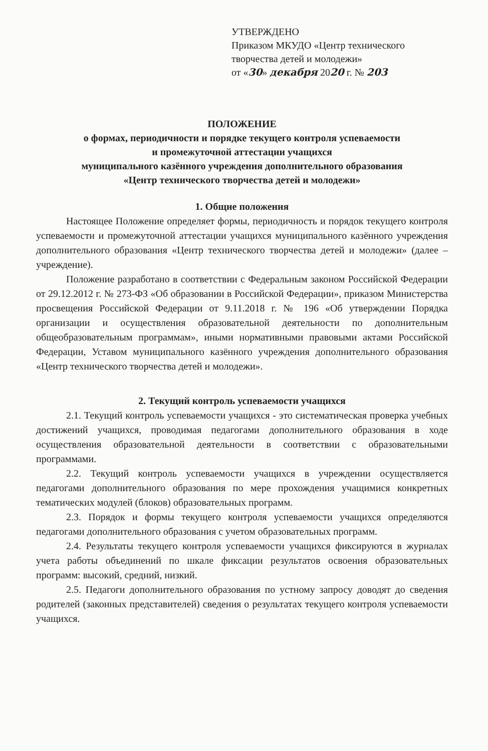УТВЕРЖДЕНО
Приказом МКУДО «Центр технического творчества детей и молодежи»
от «30» декабря 2020 г. № 203
ПОЛОЖЕНИЕ
о формах, периодичности и порядке текущего контроля успеваемости
и промежуточной аттестации учащихся
муниципального казённого учреждения дополнительного образования
«Центр технического творчества детей и молодежи»
1. Общие положения
Настоящее Положение определяет формы, периодичность и порядок текущего контроля успеваемости и промежуточной аттестации учащихся муниципального казённого учреждения дополнительного образования «Центр технического творчества детей и молодежи» (далее – учреждение).
Положение разработано в соответствии с Федеральным законом Российской Федерации от 29.12.2012 г. № 273-ФЗ «Об образовании в Российской Федерации», приказом Министерства просвещения Российской Федерации от 9.11.2018 г. № 196 «Об утверждении Порядка организации и осуществления образовательной деятельности по дополнительным общеобразовательным программам», иными нормативными правовыми актами Российской Федерации, Уставом муниципального казённого учреждения дополнительного образования «Центр технического творчества детей и молодежи».
2. Текущий контроль успеваемости учащихся
2.1. Текущий контроль успеваемости учащихся - это систематическая проверка учебных достижений учащихся, проводимая педагогами дополнительного образования в ходе осуществления образовательной деятельности в соответствии с образовательными программами.
2.2. Текущий контроль успеваемости учащихся в учреждении осуществляется педагогами дополнительного образования по мере прохождения учащимися конкретных тематических модулей (блоков) образовательных программ.
2.3. Порядок и формы текущего контроля успеваемости учащихся определяются педагогами дополнительного образования с учетом образовательных программ.
2.4. Результаты текущего контроля успеваемости учащихся фиксируются в журналах учета работы объединений по шкале фиксации результатов освоения образовательных программ: высокий, средний, низкий.
2.5. Педагоги дополнительного образования по устному запросу доводят до сведения родителей (законных представителей) сведения о результатах текущего контроля успеваемости учащихся.